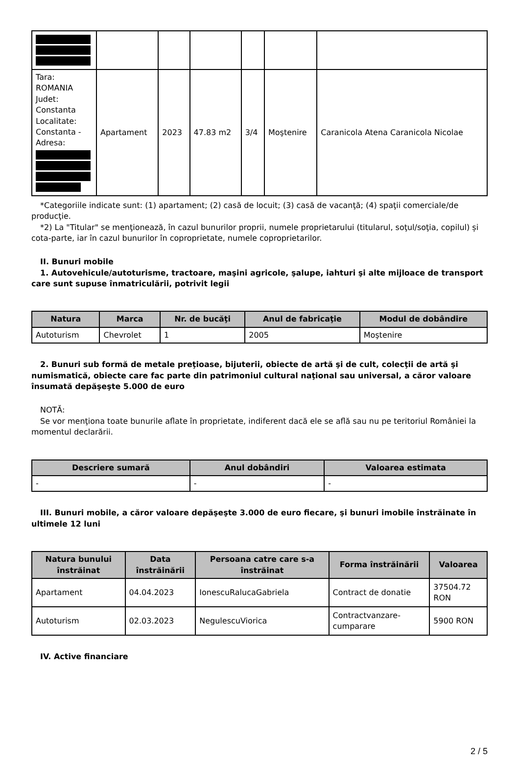| Tara: ROMANIA Judet: Constanta Localitate: Constanta - Adresa: | Apartament | 2023 | 47.83 m2 | 3/4 | Moştenire | Caranicola Atena Caranicola Nicolae |
*Categoriile indicate sunt: (1) apartament; (2) casă de locuit; (3) casă de vacanţă; (4) spaţii comerciale/de producţie.
*2) La "Titular" se menţionează, în cazul bunurilor proprii, numele proprietarului (titularul, soţul/soţia, copilul) și cota-parte, iar în cazul bunurilor în coproprietate, numele coproprietarilor.
II. Bunuri mobile
1. Autovehicule/autoturisme, tractoare, maşini agricole, şalupe, iahturi şi alte mijloace de transport care sunt supuse înmatriculării, potrivit legii
| Natura | Marca | Nr. de bucăţi | Anul de fabricaţie | Modul de dobândire |
| --- | --- | --- | --- | --- |
| Autoturism | Chevrolet | 1 | 2005 | Moştenire |
2. Bunuri sub formă de metale preţioase, bijuterii, obiecte de artă şi de cult, colecţii de artă şi numismatică, obiecte care fac parte din patrimoniul cultural naţional sau universal, a căror valoare însumată depăşeşte 5.000 de euro
NOTĂ:
Se vor menţiona toate bunurile aflate în proprietate, indiferent dacă ele se află sau nu pe teritoriul României la momentul declarării.
| Descriere sumară | Anul dobândiri | Valoarea estimata |
| --- | --- | --- |
| - | - | - |
III. Bunuri mobile, a căror valoare depăşeşte 3.000 de euro fiecare, şi bunuri imobile înstrăinate în ultimele 12 luni
| Natura bunului înstrăinat | Data înstrăinării | Persoana catre care s-a înstrăinat | Forma înstrăinării | Valoarea |
| --- | --- | --- | --- | --- |
| Apartament | 04.04.2023 | IonescuRalucaGabriela | Contract de donatie | 37504.72 RON |
| Autoturism | 02.03.2023 | NegulescuViorica | Contractvanzare-cumparare | 5900 RON |
IV. Active financiare
2 / 5